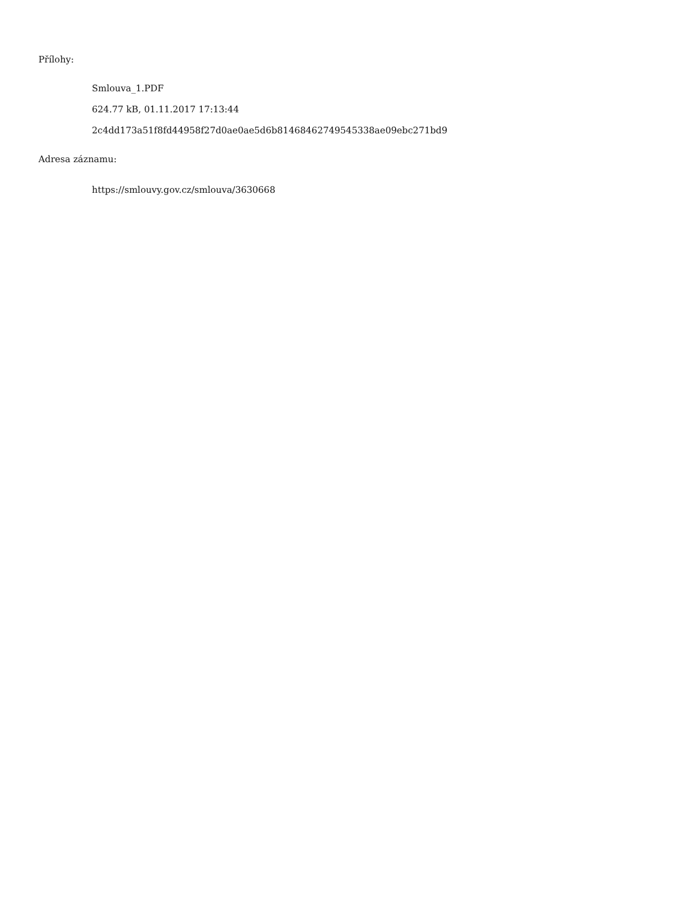Přílohy:
Smlouva_1.PDF
624.77 kB, 01.11.2017 17:13:44
2c4dd173a51f8fd44958f27d0ae0ae5d6b81468462749545338ae09ebc271bd9
Adresa záznamu:
https://smlouvy.gov.cz/smlouva/3630668